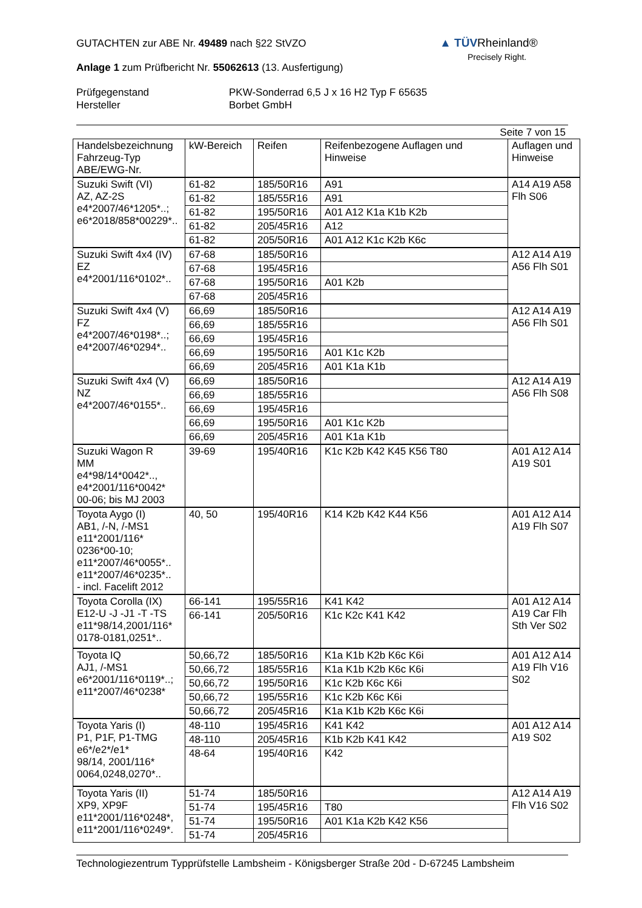▲ TÜVRheinland®
Precisely Right.
GUTACHTEN zur ABE Nr. 49489 nach §22 StVZO
Anlage 1 zum Prüfbericht Nr. 55062613 (13. Ausfertigung)
Prüfgegenstand
Hersteller
PKW-Sonderrad 6,5 J x 16 H2 Typ F 65635
Borbet GmbH
Seite 7 von 15
| Handelsbezeichnung Fahrzeug-Typ ABE/EWG-Nr. | kW-Bereich | Reifen | Reifenbezogene Auflagen und Hinweise | Auflagen und Hinweise |
| --- | --- | --- | --- | --- |
| Suzuki Swift (VI) AZ, AZ-2S e4*2007/46*1205*..; e6*2018/858*00229*.. | 61-82 | 185/50R16 | A91 | A14 A19 A58 Flh S06 |
| | 61-82 | 185/55R16 | A91 | |
| | 61-82 | 195/50R16 | A01 A12 K1a K1b K2b | |
| | 61-82 | 205/45R16 | A12 | |
| | 61-82 | 205/50R16 | A01 A12 K1c K2b K6c | |
| Suzuki Swift 4x4 (IV) EZ e4*2001/116*0102*.. | 67-68 | 185/50R16 | | A12 A14 A19 A56 Flh S01 |
| | 67-68 | 195/45R16 | | |
| | 67-68 | 195/50R16 | A01 K2b | |
| | 67-68 | 205/45R16 | | |
| Suzuki Swift 4x4 (V) FZ e4*2007/46*0198*..; e4*2007/46*0294*.. | 66,69 | 185/50R16 | | A12 A14 A19 A56 Flh S01 |
| | 66,69 | 185/55R16 | | |
| | 66,69 | 195/45R16 | | |
| | 66,69 | 195/50R16 | A01 K1c K2b | |
| | 66,69 | 205/45R16 | A01 K1a K1b | |
| Suzuki Swift 4x4 (V) NZ e4*2007/46*0155*.. | 66,69 | 185/50R16 | | A12 A14 A19 A56 Flh S08 |
| | 66,69 | 185/55R16 | | |
| | 66,69 | 195/45R16 | | |
| | 66,69 | 195/50R16 | A01 K1c K2b | |
| | 66,69 | 205/45R16 | A01 K1a K1b | |
| Suzuki Wagon R MM e4*98/14*0042*.., e4*2001/116*0042* 00-06; bis MJ 2003 | 39-69 | 195/40R16 | K1c K2b K42 K45 K56 T80 | A01 A12 A14 A19 S01 |
| Toyota Aygo (I) AB1, /-N, /-MS1 e11*2001/116* 0236*00-10; e11*2007/46*0055*.. e11*2007/46*0235*.. - incl. Facelift 2012 | 40, 50 | 195/40R16 | K14 K2b K42 K44 K56 | A01 A12 A14 A19 Flh S07 |
| Toyota Corolla (IX) E12-U -J -J1 -T -TS e11*98/14,2001/116* 0178-0181,0251*.. | 66-141 | 195/55R16 | K41 K42 | A01 A12 A14 A19 Car Flh Sth Ver S02 |
| | 66-141 | 205/50R16 | K1c K2c K41 K42 | |
| Toyota IQ AJ1, /-MS1 e6*2001/116*0119*..; e11*2007/46*0238* | 50,66,72 | 185/50R16 | K1a K1b K2b K6c K6i | A01 A12 A14 A19 Flh V16 S02 |
| | 50,66,72 | 185/55R16 | K1a K1b K2b K6c K6i | |
| | 50,66,72 | 195/50R16 | K1c K2b K6c K6i | |
| | 50,66,72 | 195/55R16 | K1c K2b K6c K6i | |
| | 50,66,72 | 205/45R16 | K1a K1b K2b K6c K6i | |
| Toyota Yaris (I) P1, P1F, P1-TMG e6*/e2*/e1* 98/14, 2001/116* 0064,0248,0270*.. | 48-110 | 195/45R16 | K41 K42 | A01 A12 A14 A19 S02 |
| | 48-110 | 205/45R16 | K1b K2b K41 K42 | |
| | 48-64 | 195/40R16 | K42 | |
| Toyota Yaris (II) XP9, XP9F e11*2001/116*0248*, e11*2001/116*0249*. | 51-74 | 185/50R16 | | A12 A14 A19 Flh V16 S02 |
| | 51-74 | 195/45R16 | T80 | |
| | 51-74 | 195/50R16 | A01 K1a K2b K42 K56 | |
| | 51-74 | 205/45R16 | | |
Technologiezentrum Typprüfstelle Lambsheim - Königsberger Straße 20d - D-67245 Lambsheim